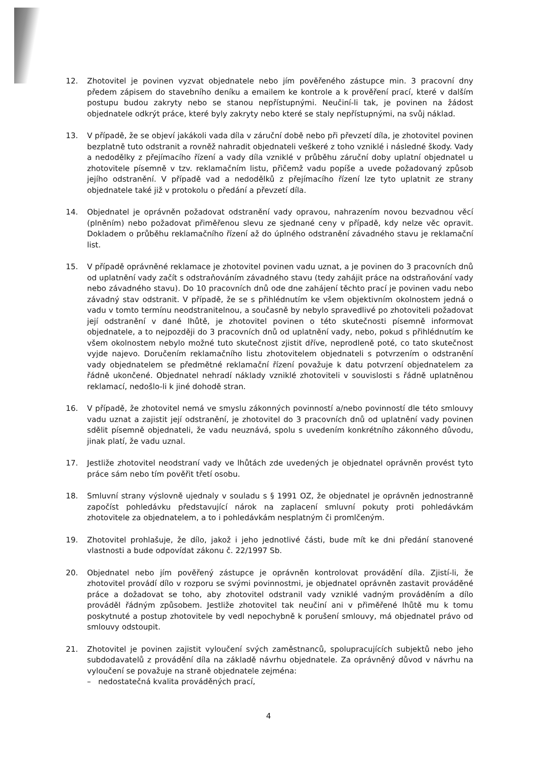12. Zhotovitel je povinen vyzvat objednatele nebo jím pověřeného zástupce min. 3 pracovní dny předem zápisem do stavebního deníku a emailem ke kontrole a k prověření prací, které v dalším postupu budou zakryty nebo se stanou nepřístupnými. Neučiní-li tak, je povinen na žádost objednatele odkrýt práce, které byly zakryty nebo které se staly nepřístupnými, na svůj náklad.
13. V případě, že se objeví jakákoli vada díla v záruční době nebo při převzetí díla, je zhotovitel povinen bezplatně tuto odstranit a rovněž nahradit objednateli veškeré z toho vzniklé i následné škody. Vady a nedodělky z přejímacího řízení a vady díla vzniklé v průběhu záruční doby uplatní objednatel u zhotovitele písemně v tzv. reklamačním listu, přičemž vadu popíše a uvede požadovaný způsob jejího odstranění. V případě vad a nedodělků z přejímacího řízení lze tyto uplatnit ze strany objednatele také již v protokolu o předání a převzetí díla.
14. Objednatel je oprávněn požadovat odstranění vady opravou, nahrazením novou bezvadnou věcí (plněním) nebo požadovat přiměřenou slevu ze sjednané ceny v případě, kdy nelze věc opravit. Dokladem o průběhu reklamačního řízení až do úplného odstranění závadného stavu je reklamační list.
15. V případě oprávněné reklamace je zhotovitel povinen vadu uznat, a je povinen do 3 pracovních dnů od uplatnění vady začít s odstraňováním závadného stavu (tedy zahájit práce na odstraňování vady nebo závadného stavu). Do 10 pracovních dnů ode dne zahájení těchto prací je povinen vadu nebo závadný stav odstranit. V případě, že se s přihlédnutím ke všem objektivním okolnostem jedná o vadu v tomto termínu neodstranitelnou, a současně by nebylo spravedlivé po zhotoviteli požadovat její odstranění v dané lhůtě, je zhotovitel povinen o této skutečnosti písemně informovat objednatele, a to nejpozději do 3 pracovních dnů od uplatnění vady, nebo, pokud s přihlédnutím ke všem okolnostem nebylo možné tuto skutečnost zjistit dříve, neprodleně poté, co tato skutečnost vyjde najevo. Doručením reklamačního listu zhotovitelem objednateli s potvrzením o odstranění vady objednatelem se předmětné reklamační řízení považuje k datu potvrzení objednatelem za řádně ukončené. Objednatel nehradí náklady vzniklé zhotoviteli v souvislosti s řádně uplatněnou reklamací, nedošlo-li k jiné dohodě stran.
16. V případě, že zhotovitel nemá ve smyslu zákonných povinností a/nebo povinností dle této smlouvy vadu uznat a zajistit její odstranění, je zhotovitel do 3 pracovních dnů od uplatnění vady povinen sdělit písemně objednateli, že vadu neuznává, spolu s uvedením konkrétního zákonného důvodu, jinak platí, že vadu uznal.
17. Jestliže zhotovitel neodstraní vady ve lhůtách zde uvedených je objednatel oprávněn provést tyto práce sám nebo tím pověřit třetí osobu.
18. Smluvní strany výslovně ujednaly v souladu s § 1991 OZ, že objednatel je oprávněn jednostranně započíst pohledávku představující nárok na zaplacení smluvní pokuty proti pohledávkám zhotovitele za objednatelem, a to i pohledávkám nesplatným či promlčeným.
19. Zhotovitel prohlašuje, že dílo, jakož i jeho jednotlivé části, bude mít ke dni předání stanovené vlastnosti a bude odpovídat zákonu č. 22/1997 Sb.
20. Objednatel nebo jím pověřený zástupce je oprávněn kontrolovat provádění díla. Zjistí-li, že zhotovitel provádí dílo v rozporu se svými povinnostmi, je objednatel oprávněn zastavit prováděné práce a dožadovat se toho, aby zhotovitel odstranil vady vzniklé vadným prováděním a dílo prováděl řádným způsobem. Jestliže zhotovitel tak neučiní ani v přiměřené lhůtě mu k tomu poskytnuté a postup zhotovitele by vedl nepochybně k porušení smlouvy, má objednatel právo od smlouvy odstoupit.
21. Zhotovitel je povinen zajistit vyloučení svých zaměstnanců, spolupracujících subjektů nebo jeho subdodavatelů z provádění díla na základě návrhu objednatele. Za oprávněný důvod v návrhu na vyloučení se považuje na straně objednatele zejména:
– nedostatečná kvalita prováděných prací,
4